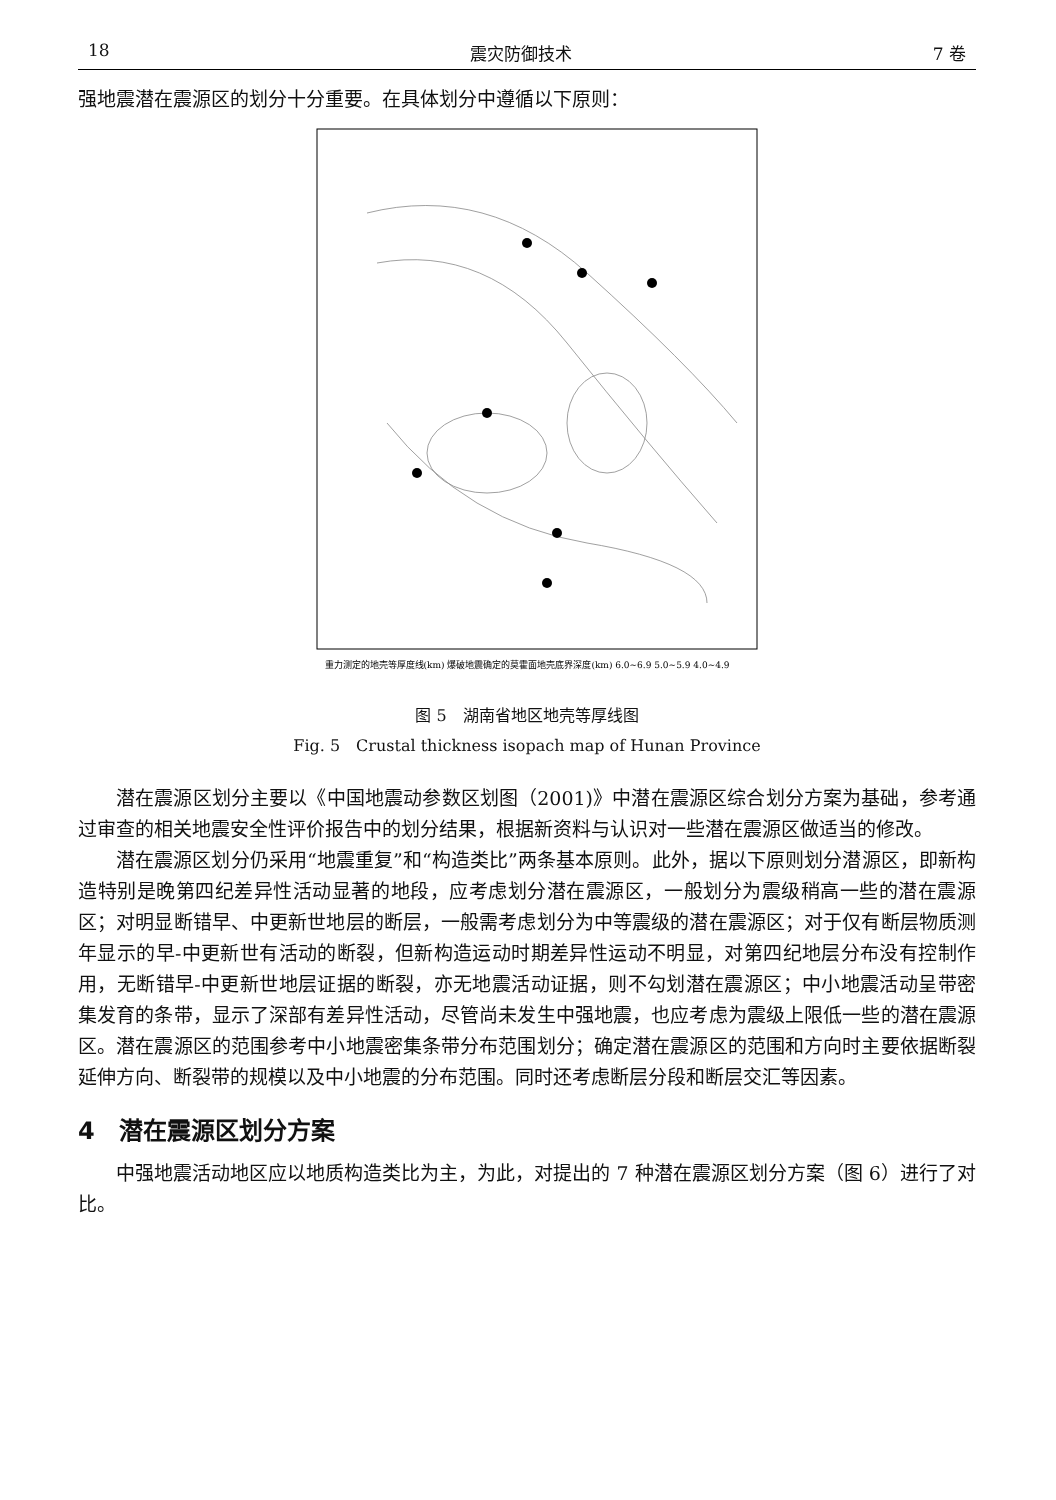18 震灾防御技术 7 卷
强地震潜在震源区的划分十分重要。在具体划分中遵循以下原则：
重力测定的地壳等厚度线(km) 爆破地震确定的莫霍面地壳底界深度(km) 6.0~6.9 5.0~5.9 4.0~4.9
图 5　湖南省地区地壳等厚线图
Fig. 5　Crustal thickness isopach map of Hunan Province
潜在震源区划分主要以《中国地震动参数区划图（2001)》中潜在震源区综合划分方案为基础，参考通过审查的相关地震安全性评价报告中的划分结果，根据新资料与认识对一些潜在震源区做适当的修改。
潜在震源区划分仍采用“地震重复”和“构造类比”两条基本原则。此外，据以下原则划分潜源区，即新构造特别是晚第四纪差异性活动显著的地段，应考虑划分潜在震源区，一般划分为震级稍高一些的潜在震源区；对明显断错早、中更新世地层的断层，一般需考虑划分为中等震级的潜在震源区；对于仅有断层物质测年显示的早-中更新世有活动的断裂，但新构造运动时期差异性运动不明显，对第四纪地层分布没有控制作用，无断错早-中更新世地层证据的断裂，亦无地震活动证据，则不勾划潜在震源区；中小地震活动呈带密集发育的条带，显示了深部有差异性活动，尽管尚未发生中强地震，也应考虑为震级上限低一些的潜在震源区。潜在震源区的范围参考中小地震密集条带分布范围划分；确定潜在震源区的范围和方向时主要依据断裂延伸方向、断裂带的规模以及中小地震的分布范围。同时还考虑断层分段和断层交汇等因素。
4　潜在震源区划分方案
中强地震活动地区应以地质构造类比为主，为此，对提出的 7 种潜在震源区划分方案（图 6）进行了对比。